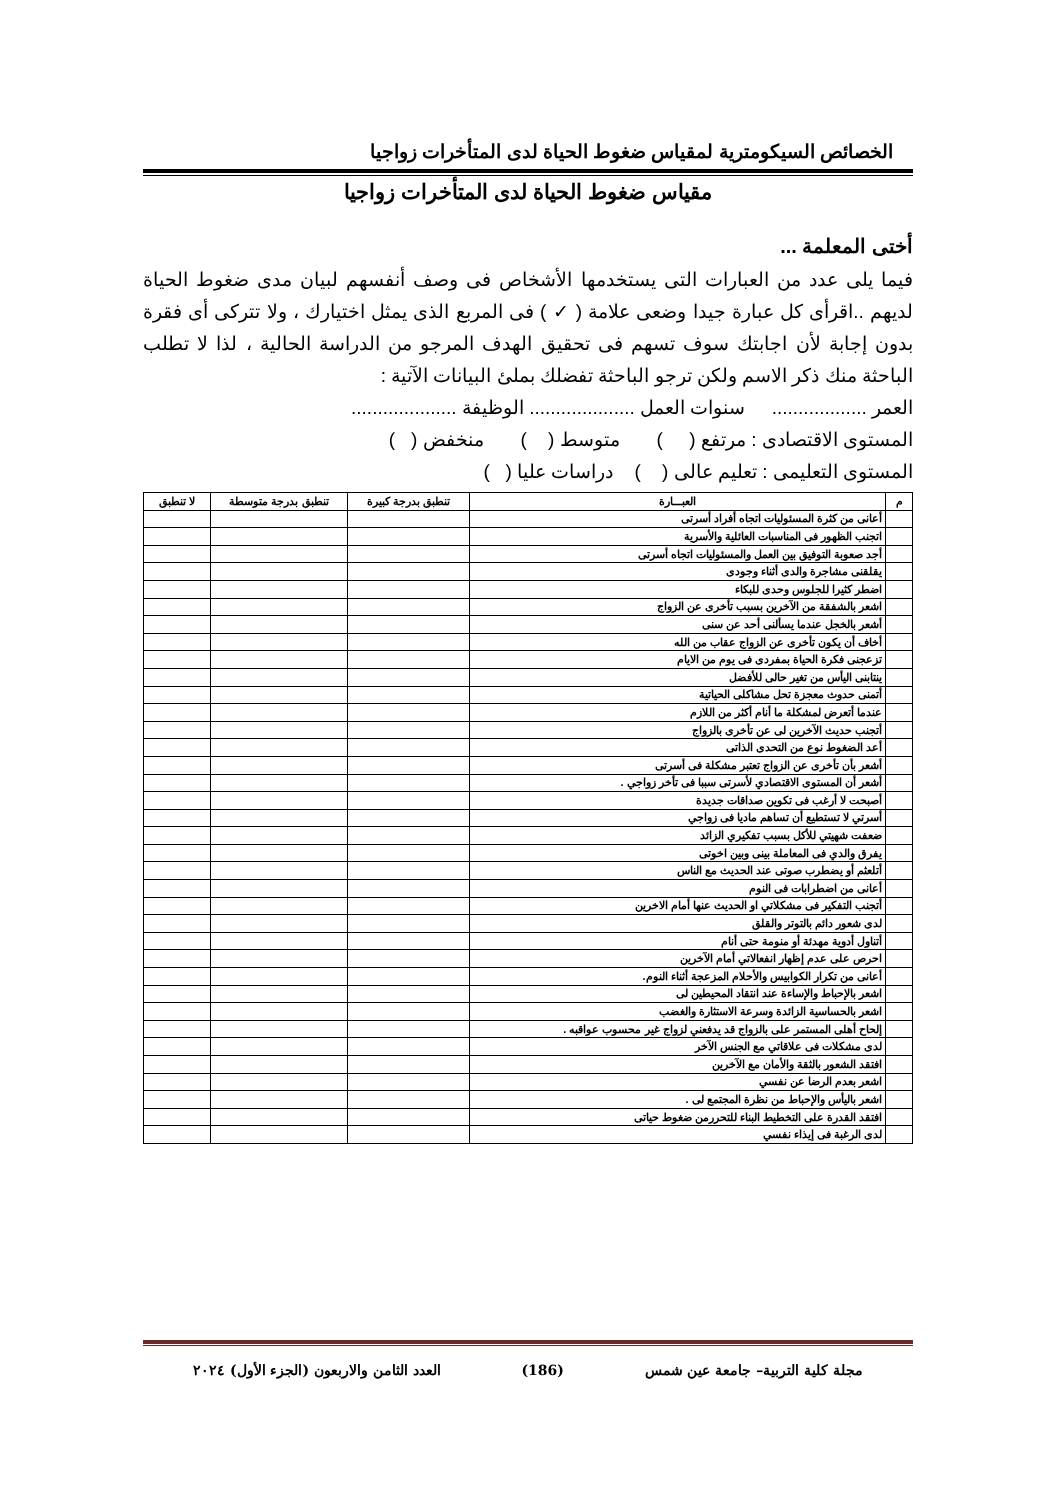الخصائص السيكومترية لمقياس ضغوط الحياة لدى المتأخرات زواجيا
مقياس ضغوط الحياة لدى المتأخرات زواجيا
أختى المعلمة ...
فيما يلى عدد من العبارات التى يستخدمها الأشخاص فى وصف أنفسهم لبيان مدى ضغوط الحياة لديهم ..اقرأى كل عبارة جيدا وضعى علامة ( ✓ ) فى المربع الذى يمثل اختيارك ، ولا تتركى أى فقرة بدون إجابة لأن اجابتك سوف تسهم فى تحقيق الهدف المرجو من الدراسة الحالية ، لذا لا تطلب الباحثة منك ذكر الاسم ولكن ترجو الباحثة تفضلك بملئ البيانات الآتية :
العمر .................. سنوات العمل .................... الوظيفة ....................
المستوى الاقتصادى : مرتفع ( ) متوسط ( ) منخفض ( )
المستوى التعليمى : تعليم عالى ( ) دراسات عليا ( )
| م | العبـــارة | تنطبق بدرجة كبيرة | تنطبق بدرجة متوسطة | لا تنطبق |
| --- | --- | --- | --- | --- |
| | أعانى من كثرة المسئوليات اتجاه أفراد أسرتى | | | |
| | اتجنب الظهور فى المناسبات العائلية والأسرية | | | |
| | أجد صعوبة التوفيق بين العمل والمسئوليات اتجاه أسرتى | | | |
| | يقلقنى مشاجرة والدى أثناء وجودى | | | |
| | اضطر كثيرا للجلوس وحدى للبكاء | | | |
| | اشعر بالشفقة من الآخرين بسبب تأخرى عن الزواج | | | |
| | أشعر بالخجل عندما يسألنى أحد عن سنى | | | |
| | أخاف أن يكون تأخرى عن الزواج عقاب من الله | | | |
| | تزعجنى فكرة الحياة بمفردى فى يوم من الايام | | | |
| | ينتابنى اليأس من تغير حالى للأفضل | | | |
| | أتمنى حدوث معجزة تحل مشاكلى الحياتية | | | |
| | عندما أتعرض لمشكلة ما أنام أكثر من اللازم | | | |
| | أتجنب حديث الآخرين لى عن تأخرى بالزواج | | | |
| | أعد الضغوط نوع من التحدى الذاتى | | | |
| | أشعر بأن تأخرى عن الزواج تعتبر مشكلة فى أسرتى | | | |
| | أشعر أن المستوى الاقتصادي لأسرتى سببا فى تأخر زواجي . | | | |
| | أصبحت لا أرغب فى تكوين صداقات جديدة | | | |
| | أسرتي لا تستطيع أن تساهم ماديا فى زواجي | | | |
| | ضعفت شهيتي للأكل بسبب تفكيري الزائد | | | |
| | يفرق والدي فى المعاملة بينى وبين اخوتى | | | |
| | أتلعثم أو يضطرب صوتى عند الحديث مع الناس | | | |
| | أعانى من اضطرابات فى النوم | | | |
| | أتجنب التفكير فى مشكلاتي او الحديث عنها أمام الاخرين | | | |
| | لدى شعور دائم بالتوتر والقلق | | | |
| | أتناول أدوية مهدئة أو منومة حتى أنام | | | |
| | احرص على عدم إظهار انفعالاتي أمام الآخرين | | | |
| | أعانى من تكرار الكوابيس والأحلام المزعجة أثناء النوم. | | | |
| | اشعر بالإحباط والإساءة عند انتقاد المحيطين لى | | | |
| | اشعر بالحساسية الزائدة وسرعة الاستثارة والغضب | | | |
| | إلحاح أهلى المستمر على بالزواج قد يدفعني لزواج غير محسوب عواقبه . | | | |
| | لدى مشكلات فى علاقاتي مع الجنس الآخر | | | |
| | افتقد الشعور بالثقة والأمان مع الآخرين | | | |
| | اشعر بعدم الرضا عن نفسي | | | |
| | اشعر باليأس والإحباط من نظرة المجتمع لى . | | | |
| | افتقد القدرة على التخطيط البناء للتحررمن ضغوط حياتى | | | |
| | لدى الرغبة فى إيذاء نفسي | | | |
مجلة كلية التربية– جامعة عين شمس (186) العدد الثامن والاربعون (الجزء الأول) ٢٠٢٤